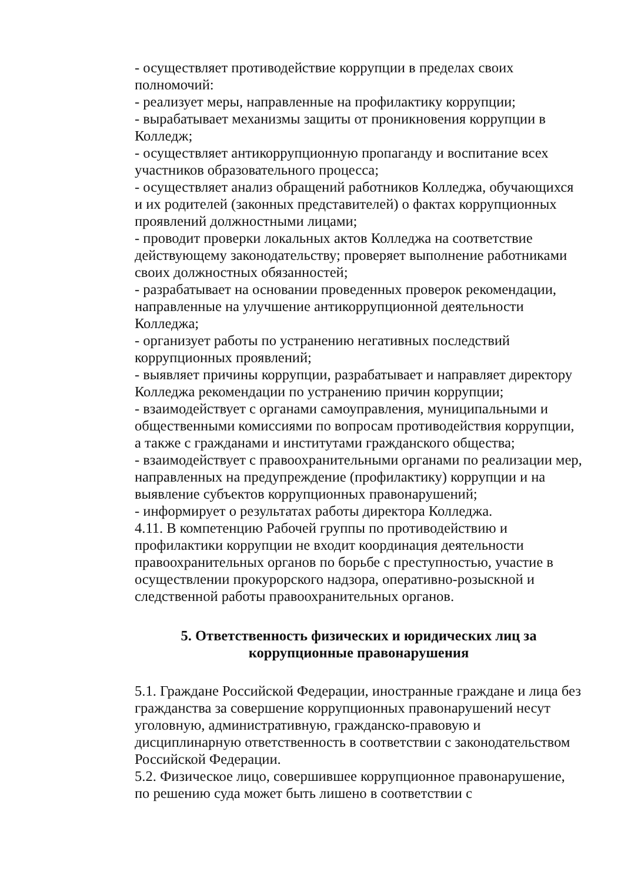- осуществляет противодействие коррупции в пределах своих полномочий:
- реализует меры, направленные на профилактику коррупции;
- вырабатывает механизмы защиты от проникновения коррупции в Колледж;
- осуществляет антикоррупционную пропаганду и воспитание всех участников образовательного процесса;
- осуществляет анализ обращений работников Колледжа, обучающихся и их родителей (законных представителей) о фактах коррупционных проявлений должностными лицами;
- проводит проверки локальных актов Колледжа на соответствие действующему законодательству; проверяет выполнение работниками своих должностных обязанностей;
- разрабатывает на основании проведенных проверок рекомендации, направленные на улучшение антикоррупционной деятельности Колледжа;
- организует работы по устранению негативных последствий коррупционных проявлений;
- выявляет причины коррупции, разрабатывает и направляет директору Колледжа рекомендации по устранению причин коррупции;
- взаимодействует с органами самоуправления, муниципальными и общественными комиссиями по вопросам противодействия коррупции, а также с гражданами и институтами гражданского общества;
- взаимодействует с правоохранительными органами по реализации мер, направленных на предупреждение (профилактику) коррупции и на выявление субъектов коррупционных правонарушений;
- информирует о результатах работы директора Колледжа.
4.11. В компетенцию Рабочей группы по противодействию и профилактики коррупции не входит координация деятельности правоохранительных органов по борьбе с преступностью, участие в осуществлении прокурорского надзора, оперативно-розыскной и следственной работы правоохранительных органов.
5. Ответственность физических и юридических лиц за коррупционные правонарушения
5.1. Граждане Российской Федерации, иностранные граждане и лица без гражданства за совершение коррупционных правонарушений несут уголовную, административную, гражданско-правовую и дисциплинарную ответственность в соответствии с законодательством Российской Федерации.
5.2. Физическое лицо, совершившее коррупционное правонарушение, по решению суда может быть лишено в соответствии с